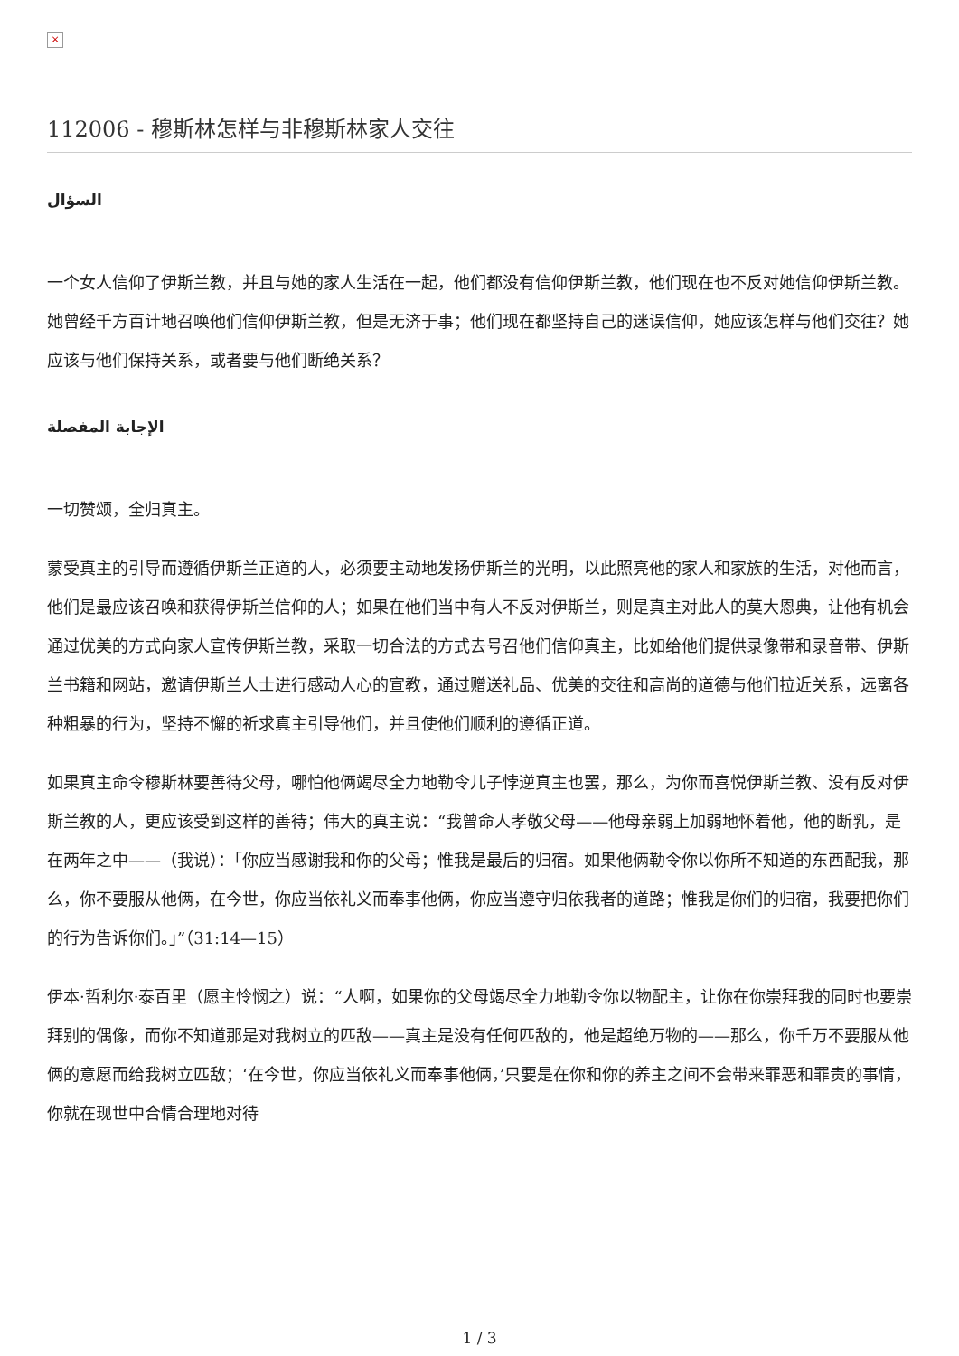×
112006 - 穆斯林怎样与非穆斯林家人交往
السؤال
一个女人信仰了伊斯兰教，并且与她的家人生活在一起，他们都没有信仰伊斯兰教，他们现在也不反对她信仰伊斯兰教。她曾经千方百计地召唤他们信仰伊斯兰教，但是无济于事；他们现在都坚持自己的迷误信仰，她应该怎样与他们交往？她应该与他们保持关系，或者要与他们断绝关系？
الإجابة المفصلة
一切赞颂，全归真主。
蒙受真主的引导而遵循伊斯兰正道的人，必须要主动地发扬伊斯兰的光明，以此照亮他的家人和家族的生活，对他而言，他们是最应该召唤和获得伊斯兰信仰的人；如果在他们当中有人不反对伊斯兰，则是真主对此人的莫大恩典，让他有机会通过优美的方式向家人宣传伊斯兰教，采取一切合法的方式去号召他们信仰真主，比如给他们提供录像带和录音带、伊斯兰书籍和网站，邀请伊斯兰人士进行感动人心的宣教，通过赠送礼品、优美的交往和高尚的道德与他们拉近关系，远离各种粗暴的行为，坚持不懈的祈求真主引导他们，并且使他们顺利的遵循正道。
如果真主命令穆斯林要善待父母，哪怕他俩竭尽全力地勒令儿子悖逆真主也罢，那么，为你而喜悦伊斯兰教、没有反对伊斯兰教的人，更应该受到这样的善待；伟大的真主说：“我曾命人孝敬父母——他母亲弱上加弱地怀着他，他的断乳，是在两年之中——（我说）：「你应当感谢我和你的父母；惟我是最后的归宿。如果他俩勒令你以你所不知道的东西配我，那么，你不要服从他俩，在今世，你应当依礼义而奉事他俩，你应当遵守归依我者的道路；惟我是你们的归宿，我要把你们的行为告诉你们。」”（31:14—15）
伊本·哲利尔·泰百里（愿主怜悯之）说：“人啊，如果你的父母竭尽全力地勒令你以物配主，让你在你崇拜我的同时也要崇拜别的偶像，而你不知道那是对我树立的匹敌——真主是没有任何匹敌的，他是超绝万物的——那么，你千万不要服从他俩的意愿而给我树立匹敌；‘在今世，你应当依礼义而奉事他俩，’只要是在你和你的养主之间不会带来罪恶和罪责的事情，你就在现世中合情合理地对待
1 / 3